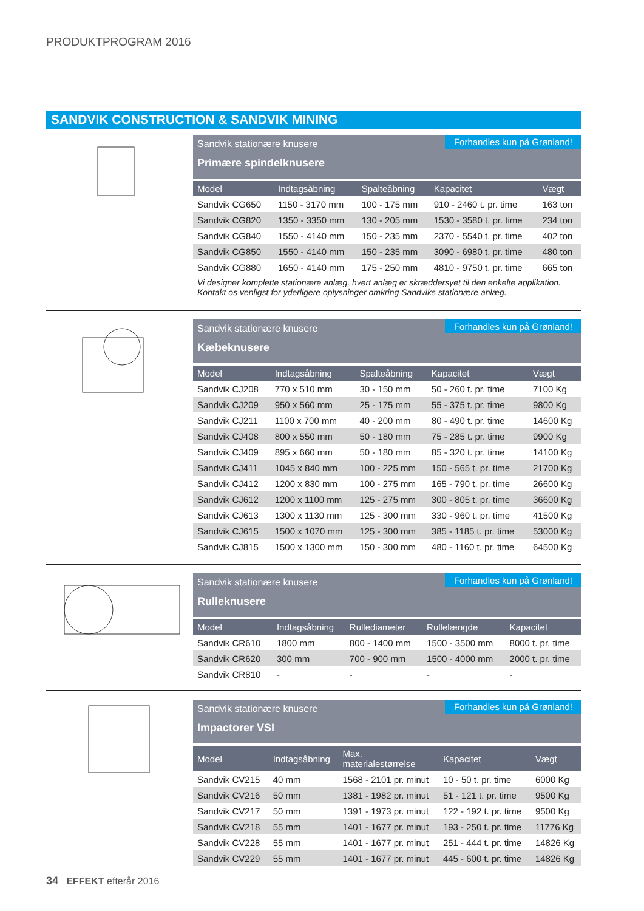PRODUKTPROGRAM 2016
SANDVIK CONSTRUCTION & SANDVIK MINING
Sandvik stationære knusere
Primære spindelknusere
Forhandles kun på Grønland!
| Model | Indtagsåbning | Spalteåbning | Kapacitet | Vægt |
| --- | --- | --- | --- | --- |
| Sandvik CG650 | 1150 - 3170 mm | 100 - 175 mm | 910 - 2460 t. pr. time | 163 ton |
| Sandvik CG820 | 1350 - 3350 mm | 130 - 205 mm | 1530 - 3580 t. pr. time | 234 ton |
| Sandvik CG840 | 1550 - 4140 mm | 150 - 235 mm | 2370 - 5540 t. pr. time | 402 ton |
| Sandvik CG850 | 1550 - 4140 mm | 150 - 235 mm | 3090 - 6980 t. pr. time | 480 ton |
| Sandvik CG880 | 1650 - 4140 mm | 175 - 250 mm | 4810 - 9750 t. pr. time | 665 ton |
Vi designer komplette stationære anlæg, hvert anlæg er skræddersyet til den enkelte applikation.
Kontakt os venligst for yderligere oplysninger omkring Sandviks stationære anlæg.
Sandvik stationære knusere
Kæbeknusere
Forhandles kun på Grønland!
| Model | Indtagsåbning | Spalteåbning | Kapacitet | Vægt |
| --- | --- | --- | --- | --- |
| Sandvik CJ208 | 770 x 510 mm | 30 - 150 mm | 50 - 260 t. pr. time | 7100 Kg |
| Sandvik CJ209 | 950 x 560 mm | 25 - 175 mm | 55 - 375 t. pr. time | 9800 Kg |
| Sandvik CJ211 | 1100 x 700 mm | 40 - 200 mm | 80 - 490 t. pr. time | 14600 Kg |
| Sandvik CJ408 | 800 x 550 mm | 50 - 180 mm | 75 - 285 t. pr. time | 9900 Kg |
| Sandvik CJ409 | 895 x 660 mm | 50 - 180 mm | 85 - 320 t. pr. time | 14100 Kg |
| Sandvik CJ411 | 1045 x 840 mm | 100 - 225 mm | 150 - 565 t. pr. time | 21700 Kg |
| Sandvik CJ412 | 1200 x 830 mm | 100 - 275 mm | 165 - 790 t. pr. time | 26600 Kg |
| Sandvik CJ612 | 1200 x 1100 mm | 125 - 275 mm | 300 - 805 t. pr. time | 36600 Kg |
| Sandvik CJ613 | 1300 x 1130 mm | 125 - 300 mm | 330 - 960 t. pr. time | 41500 Kg |
| Sandvik CJ615 | 1500 x 1070 mm | 125 - 300 mm | 385 - 1185 t. pr. time | 53000 Kg |
| Sandvik CJ815 | 1500 x 1300 mm | 150 - 300 mm | 480 - 1160 t. pr. time | 64500 Kg |
Sandvik stationære knusere
Rulleknusere
Forhandles kun på Grønland!
| Model | Indtagsåbning | Rullediameter | Rullelængde | Kapacitet |
| --- | --- | --- | --- | --- |
| Sandvik CR610 | 1800 mm | 800 - 1400 mm | 1500 - 3500 mm | 8000 t. pr. time |
| Sandvik CR620 | 300 mm | 700 - 900 mm | 1500 - 4000 mm | 2000 t. pr. time |
| Sandvik CR810 | - | - | - | - |
Sandvik stationære knusere
Impactorer VSI
Forhandles kun på Grønland!
| Model | Indtagsåbning | Max. materialestørrelse | Kapacitet | Vægt |
| --- | --- | --- | --- | --- |
| Sandvik CV215 | 40 mm | 1568 - 2101 pr. minut | 10 - 50 t. pr. time | 6000 Kg |
| Sandvik CV216 | 50 mm | 1381 - 1982 pr. minut | 51 - 121 t. pr. time | 9500 Kg |
| Sandvik CV217 | 50 mm | 1391 - 1973 pr. minut | 122 - 192 t. pr. time | 9500 Kg |
| Sandvik CV218 | 55 mm | 1401 - 1677 pr. minut | 193 - 250 t. pr. time | 11776 Kg |
| Sandvik CV228 | 55 mm | 1401 - 1677 pr. minut | 251 - 444 t. pr. time | 14826 Kg |
| Sandvik CV229 | 55 mm | 1401 - 1677 pr. minut | 445 - 600 t. pr. time | 14826 Kg |
34 EFFEKT efterår 2016